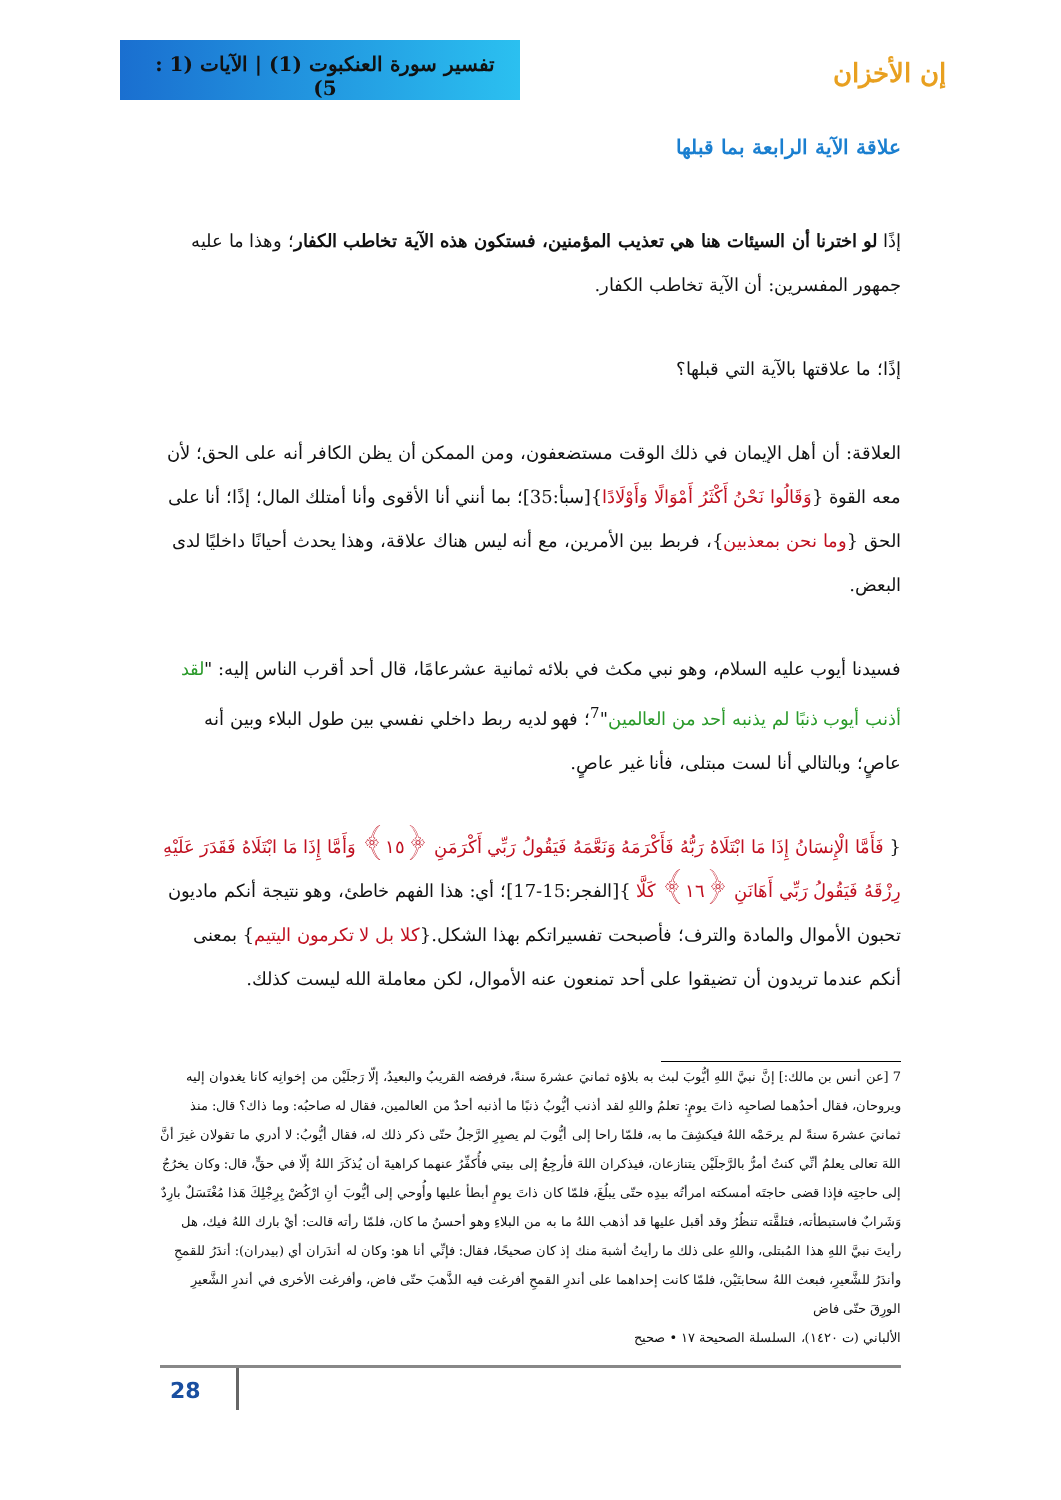تفسير سورة العنكبوت (1) | الآيات (1 : 5)
إن الأخزان
علاقة الآية الرابعة بما قبلها
إذًا لو اخترنا أن السيئات هنا هي تعذيب المؤمنين، فستكون هذه الآية تخاطب الكفار؛ وهذا ما عليه جمهور المفسرين: أن الآية تخاطب الكفار.
إذًا؛ ما علاقتها بالآية التي قبلها؟
العلاقة: أن أهل الإيمان في ذلك الوقت مستضعفون، ومن الممكن أن يظن الكافر أنه على الحق؛ لأن معه القوة {وَقَالُوا نَحْنُ أَكْثَرُ أَمْوَالًا وَأَوْلَادًا}[سبأ:35]؛ بما أنني أنا الأقوى وأنا أمتلك المال؛ إذًا؛ أنا على الحق {وما نحن بمعذبين}، فربط بين الأمرين، مع أنه ليس هناك علاقة، وهذا يحدث أحيانًا داخليًا لدى البعض.
فسيدنا أيوب عليه السلام، وهو نبي مكث في بلائه ثمانية عشرعامًا، قال أحد أقرب الناس إليه: "لقد أذنب أيوب ذنبًا لم يذنبه أحد من العالمين"<sup>7</sup>؛ فهو لديه ربط داخلي نفسي بين طول البلاء وبين أنه عاصٍ؛ وبالتالي أنا لست مبتلى، فأنا غير عاصٍ.
{ فَأَمَّا الْإِنسَانُ إِذَا مَا ابْتَلَاهُ رَبُّهُ فَأَكْرَمَهُ وَنَعَّمَهُ فَيَقُولُ رَبِّي أَكْرَمَنِ ﴿١٥﴾ وَأَمَّا إِذَا مَا ابْتَلَاهُ فَقَدَرَ عَلَيْهِ رِزْقَهُ فَيَقُولُ رَبِّي أَهَانَنِ ﴿١٦﴾ كَلَّا }[الفجر:15-17]؛ أي: هذا الفهم خاطئ، وهو نتيجة أنكم ماديون تحبون الأموال والمادة والترف؛ فأصبحت تفسيراتكم بهذا الشكل.{كلا بل لا تكرمون اليتيم} بمعنى أنكم عندما تريدون أن تضيقوا على أحد تمنعون عنه الأموال، لكن معاملة الله ليست كذلك.
7 [عن أنس بن مالك:] إنَّ نبيَّ اللهِ أيُّوبَ لبث به بلاؤه ثمانيَ عشرةَ سنةً، فرفضه القريبُ والبعيدُ، إلّا رَجلَيْن من إخوانِه كانا يغدوان إليه ويروحان، فقال أحدُهما لصاحبِه ذاتَ يومٍ: تعلمُ واللهِ لقد أذنب أيُّوبُ ذنبًا ما أذنبه أحدٌ من العالمين، فقال له صاحبُه: وما ذاك؟ قال: منذ ثمانيَ عشرةَ سنةً لم يرحَمْه اللهُ فيكشِفَ ما به، فلمّا راحا إلى أيُّوبَ لم يصبِرِ الرَّجلُ حتّى ذكر ذلك له، فقال أيُّوبُ: لا أدري ما تقولان غيرَ أنَّ اللهَ تعالى يعلمُ أنِّي كنتُ أمرُّ بالرَّجلَيْن يتنازعان، فيذكران اللهَ فأرجِعُ إلى بيتي فأُكفِّرُ عنهما كراهيةَ أن يُذكَرَ اللهُ إلّا في حقٍّ، قال: وكان يخرُجُ إلى حاجتِه فإذا قضى حاجتَه أمسكته امرأتُه بيدِه حتّى يبلُغَ، فلمّا كان ذاتَ يومٍ أبطأ عليها وأُوحي إلى أيُّوبَ أنِ ارْكُضْ بِرِجْلِكَ هَذا مُغْتَسَلٌ بارِدٌ وَشَرابٌ فاستبطأته، فتلقَّته تنظُرُ وقد أقبل عليها قد أذهب اللهُ ما به من البلاءِ وهو أحسنُ ما كان، فلمّا رأته قالت: أيْ بارك اللهُ فيك، هل رأيتَ نبيَّ اللهِ هذا المُبتلى، واللهِ على ذلك ما رأيتُ أشبهَ منك إذ كان صحيحًا، فقال: فإنِّي أنا هو: وكان له أندَران أي (بيدران): أندَرُ للقمحِ وأندَرُ للشَّعيرِ، فبعث اللهُ سحابتَيْن، فلمّا كانت إحداهما على أندرِ القمحِ أفرغت فيه الذَّهبَ حتّى فاض، وأفرغت الأخرى في أندرِ الشَّعيرِ الورِقَ حتّى فاض
الألباني (ت ١٤٢٠)، السلسلة الصحيحة ١٧ • صحيح
28